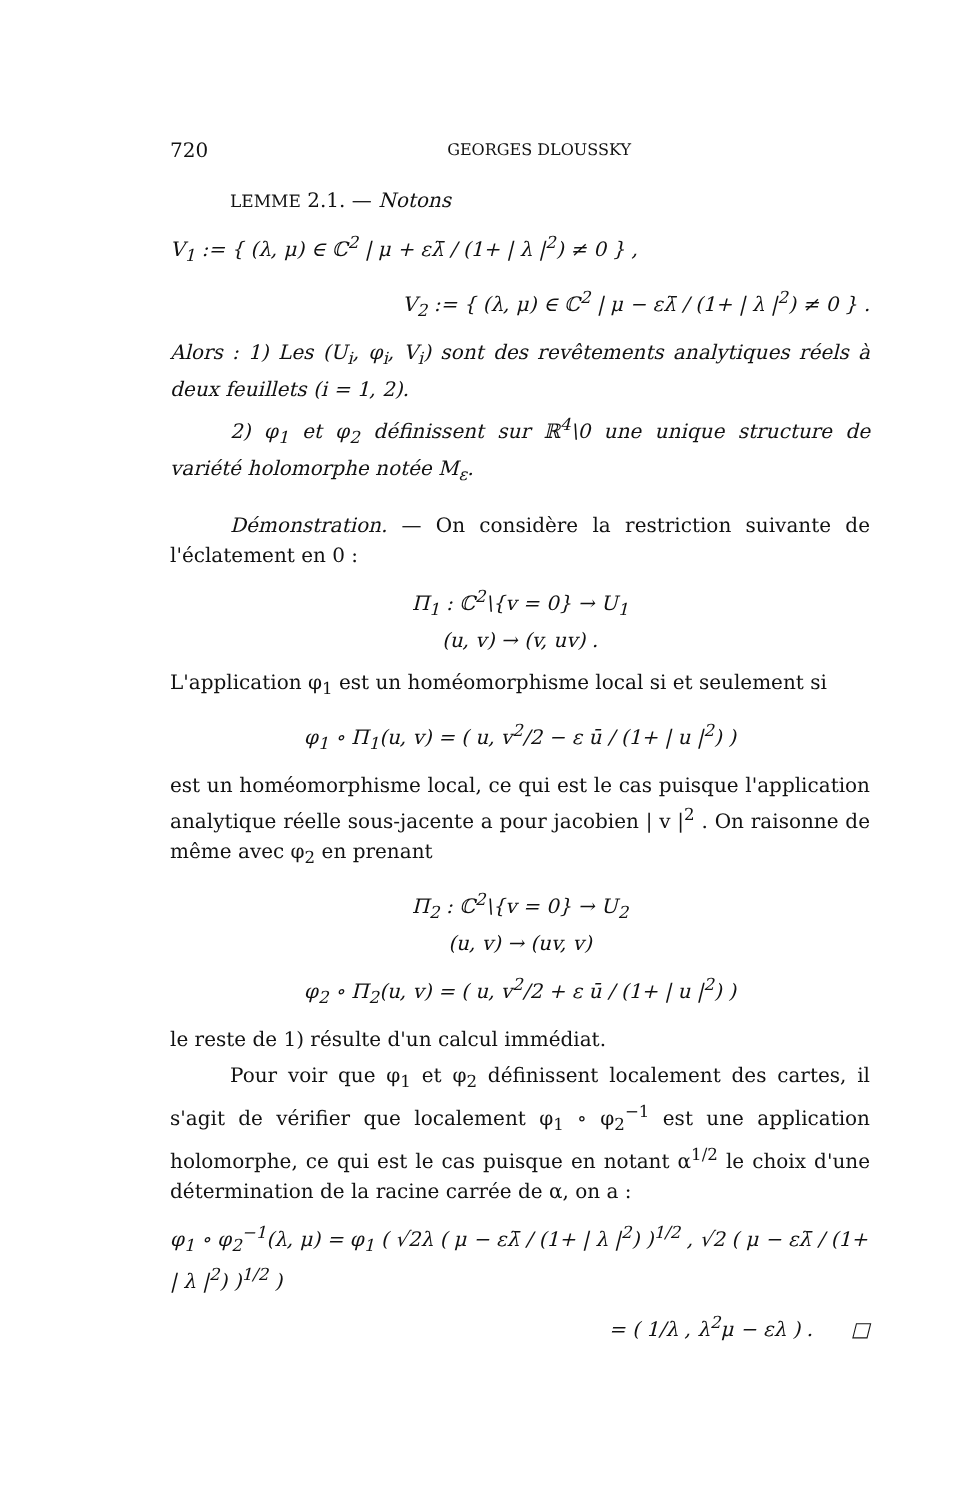720 GEORGES DLOUSSKY
LEMME 2.1. — Notons
V<sub>1</sub> := { (λ, μ) ∈ ℂ<sup>2</sup> | μ + ελ̄ / (1+ | λ |<sup>2</sup>) ≠ 0 } ,
V<sub>2</sub> := { (λ, μ) ∈ ℂ<sup>2</sup> | μ − ελ̄ / (1+ | λ |<sup>2</sup>) ≠ 0 } .
Alors : 1) Les (U<sub>i</sub>, φ<sub>i</sub>, V<sub>i</sub>) sont des revêtements analytiques réels à deux feuillets (i = 1, 2).
2) φ<sub>1</sub> et φ<sub>2</sub> définissent sur ℝ<sup>4</sup>\0 une unique structure de variété holomorphe notée M<sub>ε</sub>.
Démonstration. — On considère la restriction suivante de l'éclatement en 0 :
Π<sub>1</sub> : ℂ<sup>2</sup>\{v = 0} → U<sub>1</sub>
(u, v) → (v, uv) .
L'application φ<sub>1</sub> est un homéomorphisme local si et seulement si
φ<sub>1</sub> ∘ Π<sub>1</sub>(u, v) = ( u, v<sup>2</sup>/2 − ε ū / (1+ | u |<sup>2</sup>) )
est un homéomorphisme local, ce qui est le cas puisque l'application analytique réelle sous-jacente a pour jacobien | v |<sup>2</sup> . On raisonne de même avec φ<sub>2</sub> en prenant
Π<sub>2</sub> : ℂ<sup>2</sup>\{v = 0} → U<sub>2</sub>
(u, v) → (uv, v)
φ<sub>2</sub> ∘ Π<sub>2</sub>(u, v) = ( u, v<sup>2</sup>/2 + ε ū / (1+ | u |<sup>2</sup>) )
le reste de 1) résulte d'un calcul immédiat.
Pour voir que φ<sub>1</sub> et φ<sub>2</sub> définissent localement des cartes, il s'agit de vérifier que localement φ<sub>1</sub> ∘ φ<sub>2</sub><sup>−1</sup> est une application holomorphe, ce qui est le cas puisque en notant α<sup>1/2</sup> le choix d'une détermination de la racine carrée de α, on a :
φ<sub>1</sub> ∘ φ<sub>2</sub><sup>−1</sup>(λ, μ) = φ<sub>1</sub> ( √2λ ( μ − ελ̄ / (1+ | λ |<sup>2</sup>) )<sup>1/2</sup> , √2 ( μ − ελ̄ / (1+ | λ |<sup>2</sup>) )<sup>1/2</sup> )
= ( 1/λ , λ<sup>2</sup>μ − ελ ) . □